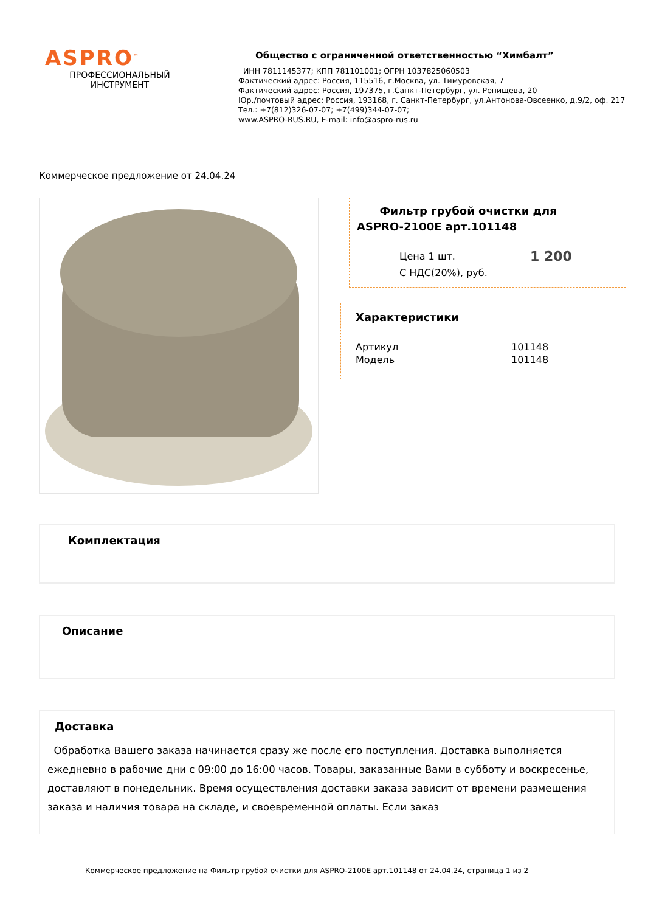ASPRO<sup>™</sup>
ПРОФЕССИОНАЛЬНЫЙ
ИНСТРУМЕНТ
Общество с ограниченной ответственностью “Химбалт”
ИНН 7811145377; КПП 781101001; ОГРН 1037825060503
Фактический адрес: Россия, 115516, г.Москва, ул. Тимуровская, 7
Фактический адрес: Россия, 197375, г.Санкт-Петербург, ул. Репищева, 20
Юр./почтовый адрес: Россия, 193168, г. Санкт-Петербург, ул.Антонова-Овсеенко, д.9/2, оф. 217
Тел.: +7(812)326-07-07; +7(499)344-07-07;
www.ASPRO-RUS.RU, E-mail: info@aspro-rus.ru
Коммерческое предложение от 24.04.24
Фильтр грубой очистки для
ASPRO-2100E арт.101148
Цена 1 шт.
С НДС(20%), руб.
1 200
Характеристики
Артикул
Модель
101148
101148
Комплектация
Описание
Доставка
Обработка Вашего заказа начинается сразу же после его поступления. Доставка выполняется ежедневно в рабочие дни с 09:00 до 16:00 часов. Товары, заказанные Вами в субботу и воскресенье, доставляют в понедельник. Время осуществления доставки заказа зависит от времени размещения заказа и наличия товара на складе, и своевременной оплаты. Если заказ
Коммерческое предложение на Фильтр грубой очистки для ASPRO-2100E арт.101148 от 24.04.24, страница 1 из 2